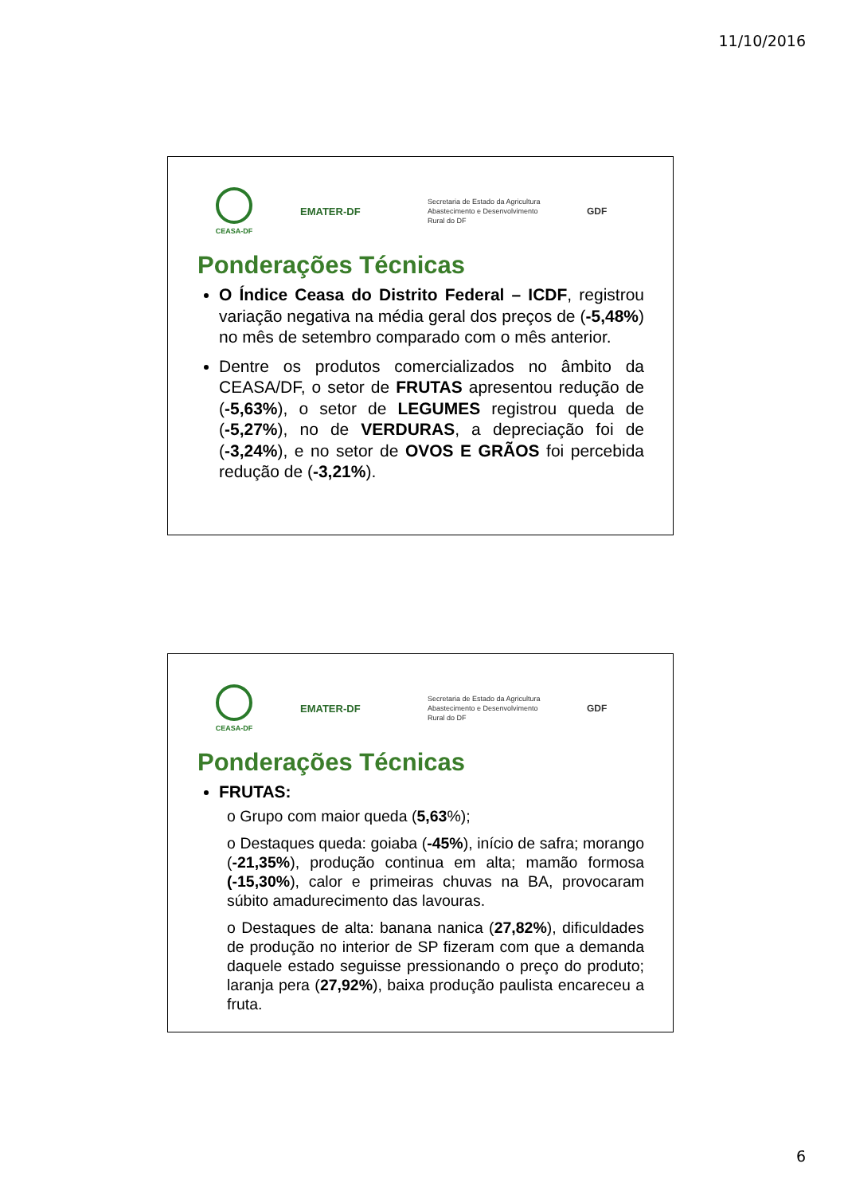11/10/2016
CEASA-DF
EMATER-DF
Secretaria de Estado da Agricultura
Abastecimento e Desenvolvimento
Rural do DF
GDF
Ponderações Técnicas
O Índice Ceasa do Distrito Federal – ICDF, registrou variação negativa na média geral dos preços de (-5,48%) no mês de setembro comparado com o mês anterior.
Dentre os produtos comercializados no âmbito da CEASA/DF, o setor de FRUTAS apresentou redução de (-5,63%), o setor de LEGUMES registrou queda de (-5,27%), no de VERDURAS, a depreciação foi de (-3,24%), e no setor de OVOS E GRÃOS foi percebida redução de (-3,21%).
CEASA-DF
EMATER-DF
Secretaria de Estado da Agricultura
Abastecimento e Desenvolvimento
Rural do DF
GDF
Ponderações Técnicas
FRUTAS:
o Grupo com maior queda (5,63%);
o Destaques queda: goiaba (-45%), início de safra; morango (-21,35%), produção continua em alta; mamão formosa (-15,30%), calor e primeiras chuvas na BA, provocaram súbito amadurecimento das lavouras.
o Destaques de alta: banana nanica (27,82%), dificuldades de produção no interior de SP fizeram com que a demanda daquele estado seguisse pressionando o preço do produto; laranja pera (27,92%), baixa produção paulista encareceu a fruta.
6